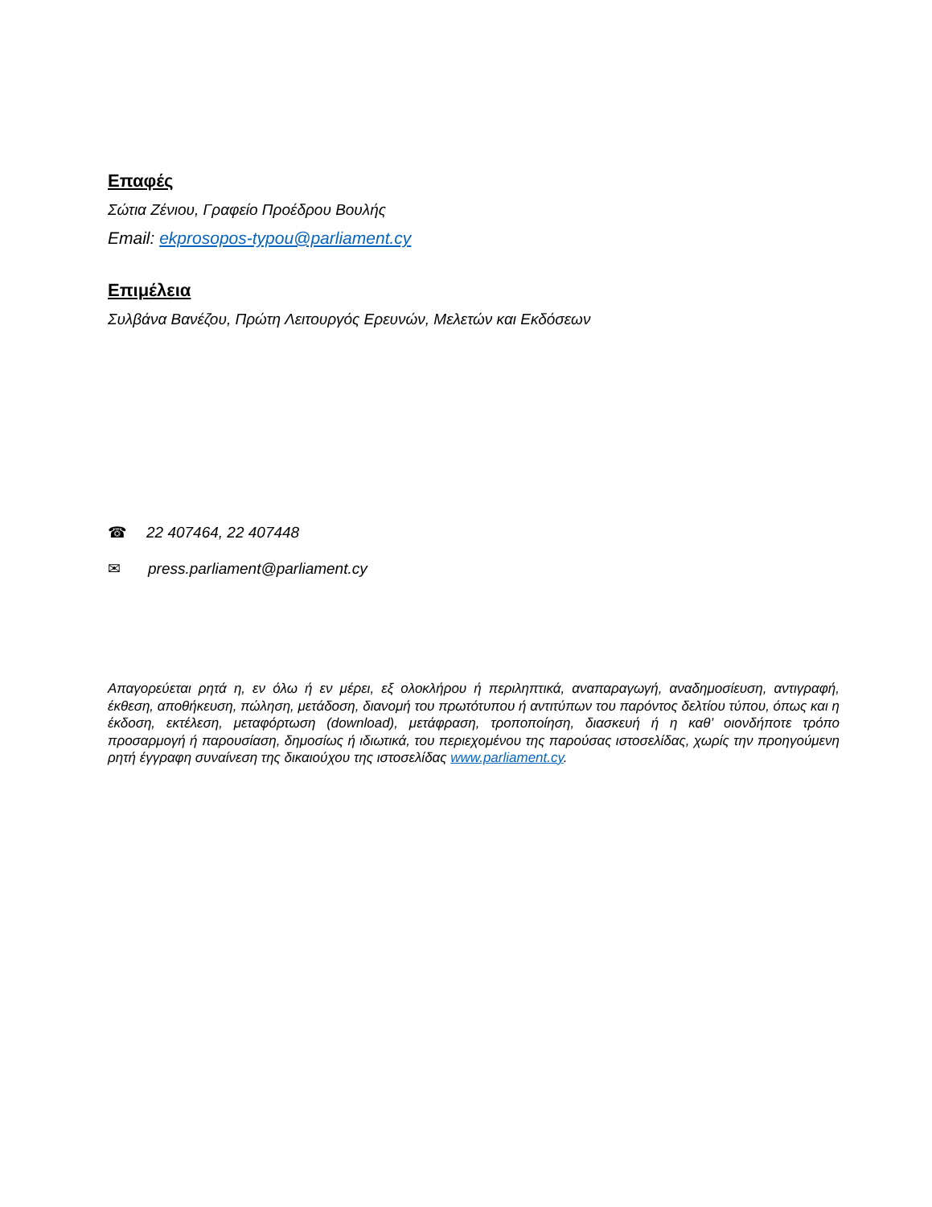Επαφές
Σώτια Ζένιου, Γραφείο Προέδρου Βουλής
Email: ekprosopos-typou@parliament.cy
Επιμέλεια
Συλβάνα Βανέζου, Πρώτη Λειτουργός Ερευνών, Μελετών και Εκδόσεων
☎ 22 407464, 22 407448
✉ press.parliament@parliament.cy
Απαγορεύεται ρητά η, εν όλω ή εν μέρει, εξ ολοκλήρου ή περιληπτικά, αναπαραγωγή, αναδημοσίευση, αντιγραφή, έκθεση, αποθήκευση, πώληση, μετάδοση, διανομή του πρωτότυπου ή αντιτύπων του παρόντος δελτίου τύπου, όπως και η έκδοση, εκτέλεση, μεταφόρτωση (download), μετάφραση, τροποποίηση, διασκευή ή η καθ’ οιονδήποτε τρόπο προσαρμογή ή παρουσίαση, δημοσίως ή ιδιωτικά, του περιεχομένου της παρούσας ιστοσελίδας, χωρίς την προηγούμενη ρητή έγγραφη συναίνεση της δικαιούχου της ιστοσελίδας www.parliament.cy.